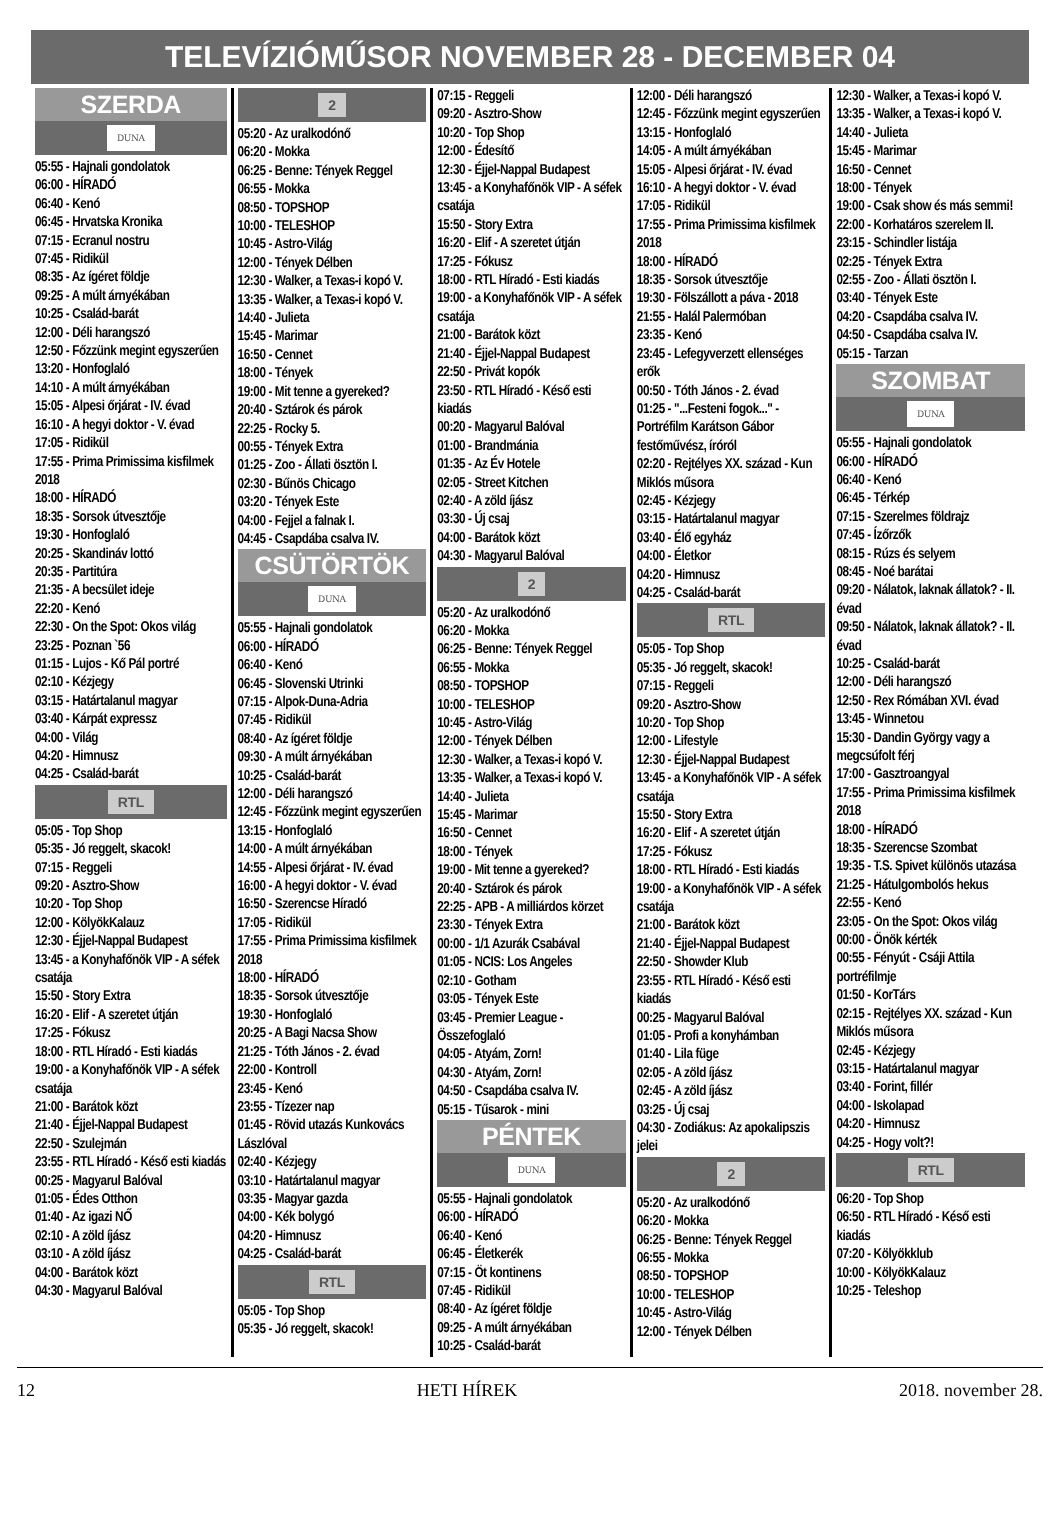TELEVÍZIÓMŰSOR NOVEMBER 28 - DECEMBER 04
SZERDA
DUNA
05:55 - Hajnali gondolatok
06:00 - HÍRADÓ
06:40 - Kenó
06:45 - Hrvatska Kronika
07:15 - Ecranul nostru
07:45 - Ridikül
08:35 - Az ígéret földje
09:25 - A múlt árnyékában
10:25 - Család-barát
12:00 - Déli harangszó
12:50 - Főzzünk megint egyszerűen
13:20 - Honfoglaló
14:10 - A múlt árnyékában
15:05 - Alpesi őrjárat - IV. évad
16:10 - A hegyi doktor - V. évad
17:05 - Ridikül
17:55 - Prima Primissima kisfilmek 2018
18:00 - HÍRADÓ
18:35 - Sorsok útvesztője
19:30 - Honfoglaló
20:25 - Skandináv lottó
20:35 - Partitúra
21:35 - A becsület ideje
22:20 - Kenó
22:30 - On the Spot: Okos világ
23:25 - Poznan `56
01:15 - Lujos - Kő Pál portré
02:10 - Kézjegy
03:15 - Határtalanul magyar
03:40 - Kárpát expressz
04:00 - Világ
04:20 - Himnusz
04:25 - Család-barát
RTL
05:05 - Top Shop
05:35 - Jó reggelt, skacok!
07:15 - Reggeli
09:20 - Asztro-Show
10:20 - Top Shop
12:00 - KölyökKalauz
12:30 - Éjjel-Nappal Budapest
13:45 - a Konyhafőnök VIP - A séfek csatája
15:50 - Story Extra
16:20 - Elif - A szeretet útján
17:25 - Fókusz
18:00 - RTL Híradó - Esti kiadás
19:00 - a Konyhafőnök VIP - A séfek csatája
21:00 - Barátok közt
21:40 - Éjjel-Nappal Budapest
22:50 - Szulejmán
23:55 - RTL Híradó - Késő esti kiadás
00:25 - Magyarul Balóval
01:05 - Édes Otthon
01:40 - Az igazi NŐ
02:10 - A zöld íjász
03:10 - A zöld íjász
04:00 - Barátok közt
04:30 - Magyarul Balóval
2
05:20 - Az uralkodónő
06:20 - Mokka
06:25 - Benne: Tények Reggel
06:55 - Mokka
08:50 - TOPSHOP
10:00 - TELESHOP
10:45 - Astro-Világ
12:00 - Tények Délben
12:30 - Walker, a Texas-i kopó V.
13:35 - Walker, a Texas-i kopó V.
14:40 - Julieta
15:45 - Marimar
16:50 - Cennet
18:00 - Tények
19:00 - Mit tenne a gyereked?
20:40 - Sztárok és párok
22:25 - Rocky 5.
00:55 - Tények Extra
01:25 - Zoo - Állati ösztön I.
02:30 - Bűnös Chicago
03:20 - Tények Este
04:00 - Fejjel a falnak I.
04:45 - Csapdába csalva IV.
CSÜTÖRTÖK
DUNA
05:55 - Hajnali gondolatok
06:00 - HÍRADÓ
06:40 - Kenó
06:45 - Slovenski Utrinki
07:15 - Alpok-Duna-Adria
07:45 - Ridikül
08:40 - Az ígéret földje
09:30 - A múlt árnyékában
10:25 - Család-barát
12:00 - Déli harangszó
12:45 - Főzzünk megint egyszerűen
13:15 - Honfoglaló
14:00 - A múlt árnyékában
14:55 - Alpesi őrjárat - IV. évad
16:00 - A hegyi doktor - V. évad
16:50 - Szerencse Híradó
17:05 - Ridikül
17:55 - Prima Primissima kisfilmek 2018
18:00 - HÍRADÓ
18:35 - Sorsok útvesztője
19:30 - Honfoglaló
20:25 - A Bagi Nacsa Show
21:25 - Tóth János - 2. évad
22:00 - Kontroll
23:45 - Kenó
23:55 - Tízezer nap
01:45 - Rövid utazás Kunkovács Lászlóval
02:40 - Kézjegy
03:10 - Határtalanul magyar
03:35 - Magyar gazda
04:00 - Kék bolygó
04:20 - Himnusz
04:25 - Család-barát
RTL
05:05 - Top Shop
05:35 - Jó reggelt, skacok!
07:15 - Reggeli
09:20 - Asztro-Show
10:20 - Top Shop
12:00 - Édesítő
12:30 - Éjjel-Nappal Budapest
13:45 - a Konyhafőnök VIP - A séfek csatája
15:50 - Story Extra
16:20 - Elif - A szeretet útján
17:25 - Fókusz
18:00 - RTL Híradó - Esti kiadás
19:00 - a Konyhafőnök VIP - A séfek csatája
21:00 - Barátok közt
21:40 - Éjjel-Nappal Budapest
22:50 - Privát kopók
23:50 - RTL Híradó - Késő esti kiadás
00:20 - Magyarul Balóval
01:00 - Brandmánia
01:35 - Az Év Hotele
02:05 - Street Kitchen
02:40 - A zöld íjász
03:30 - Új csaj
04:00 - Barátok közt
04:30 - Magyarul Balóval
2
05:20 - Az uralkodónő
06:20 - Mokka
06:25 - Benne: Tények Reggel
06:55 - Mokka
08:50 - TOPSHOP
10:00 - TELESHOP
10:45 - Astro-Világ
12:00 - Tények Délben
12:30 - Walker, a Texas-i kopó V.
13:35 - Walker, a Texas-i kopó V.
14:40 - Julieta
15:45 - Marimar
16:50 - Cennet
18:00 - Tények
19:00 - Mit tenne a gyereked?
20:40 - Sztárok és párok
22:25 - APB - A milliárdos körzet
23:30 - Tények Extra
00:00 - 1/1 Azurák Csabával
01:05 - NCIS: Los Angeles
02:10 - Gotham
03:05 - Tények Este
03:45 - Premier League - Összefoglaló
04:05 - Atyám, Zorn!
04:30 - Atyám, Zorn!
04:50 - Csapdába csalva IV.
05:15 - Tűsarok - mini
PÉNTEK
DUNA
05:55 - Hajnali gondolatok
06:00 - HÍRADÓ
06:40 - Kenó
06:45 - Életkerék
07:15 - Öt kontinens
07:45 - Ridikül
08:40 - Az ígéret földje
09:25 - A múlt árnyékában
10:25 - Család-barát
12:00 - Déli harangszó
12:45 - Főzzünk megint egyszerűen
13:15 - Honfoglaló
14:05 - A múlt árnyékában
15:05 - Alpesi őrjárat - IV. évad
16:10 - A hegyi doktor - V. évad
17:05 - Ridikül
17:55 - Prima Primissima kisfilmek 2018
18:00 - HÍRADÓ
18:35 - Sorsok útvesztője
19:30 - Fölszállott a páva - 2018
21:55 - Halál Palermóban
23:35 - Kenó
23:45 - Lefegyverzett ellenséges erők
00:50 - Tóth János - 2. évad
01:25 - "...Festeni fogok..." - Portréfilm Karátson Gábor festőművész, íróról
02:20 - Rejtélyes XX. század - Kun Miklós műsora
02:45 - Kézjegy
03:15 - Határtalanul magyar
03:40 - Élő egyház
04:00 - Életkor
04:20 - Himnusz
04:25 - Család-barát
RTL
05:05 - Top Shop
05:35 - Jó reggelt, skacok!
07:15 - Reggeli
09:20 - Asztro-Show
10:20 - Top Shop
12:00 - Lifestyle
12:30 - Éjjel-Nappal Budapest
13:45 - a Konyhafőnök VIP - A séfek csatája
15:50 - Story Extra
16:20 - Elif - A szeretet útján
17:25 - Fókusz
18:00 - RTL Híradó - Esti kiadás
19:00 - a Konyhafőnök VIP - A séfek csatája
21:00 - Barátok közt
21:40 - Éjjel-Nappal Budapest
22:50 - Showder Klub
23:55 - RTL Híradó - Késő esti kiadás
00:25 - Magyarul Balóval
01:05 - Profi a konyhámban
01:40 - Lila füge
02:05 - A zöld íjász
02:45 - A zöld íjász
03:25 - Új csaj
04:30 - Zodiákus: Az apokalipszis jelei
2
05:20 - Az uralkodónő
06:20 - Mokka
06:25 - Benne: Tények Reggel
06:55 - Mokka
08:50 - TOPSHOP
10:00 - TELESHOP
10:45 - Astro-Világ
12:00 - Tények Délben
12:30 - Walker, a Texas-i kopó V.
13:35 - Walker, a Texas-i kopó V.
14:40 - Julieta
15:45 - Marimar
16:50 - Cennet
18:00 - Tények
19:00 - Csak show és más semmi!
22:00 - Korhatáros szerelem II.
23:15 - Schindler listája
02:25 - Tények Extra
02:55 - Zoo - Állati ösztön I.
03:40 - Tények Este
04:20 - Csapdába csalva IV.
04:50 - Csapdába csalva IV.
05:15 - Tarzan
SZOMBAT
DUNA
05:55 - Hajnali gondolatok
06:00 - HÍRADÓ
06:40 - Kenó
06:45 - Térkép
07:15 - Szerelmes földrajz
07:45 - Ízőrzők
08:15 - Rúzs és selyem
08:45 - Noé barátai
09:20 - Nálatok, laknak állatok? - II. évad
09:50 - Nálatok, laknak állatok? - II. évad
10:25 - Család-barát
12:00 - Déli harangszó
12:50 - Rex Rómában XVI. évad
13:45 - Winnetou
15:30 - Dandin György vagy a megcsúfolt férj
17:00 - Gasztroangyal
17:55 - Prima Primissima kisfilmek 2018
18:00 - HÍRADÓ
18:35 - Szerencse Szombat
19:35 - T.S. Spivet különös utazása
21:25 - Hátulgombolós hekus
22:55 - Kenó
23:05 - On the Spot: Okos világ
00:00 - Önök kérték
00:55 - Fényút - Csáji Attila portréfilmje
01:50 - KorTárs
02:15 - Rejtélyes XX. század - Kun Miklós műsora
02:45 - Kézjegy
03:15 - Határtalanul magyar
03:40 - Forint, fillér
04:00 - Iskolapad
04:20 - Himnusz
04:25 - Hogy volt?!
RTL
06:20 - Top Shop
06:50 - RTL Híradó - Késő esti kiadás
07:20 - Kölyökklub
10:00 - KölyökKalauz
10:25 - Teleshop
12 HETI HÍREK 2018. november 28.